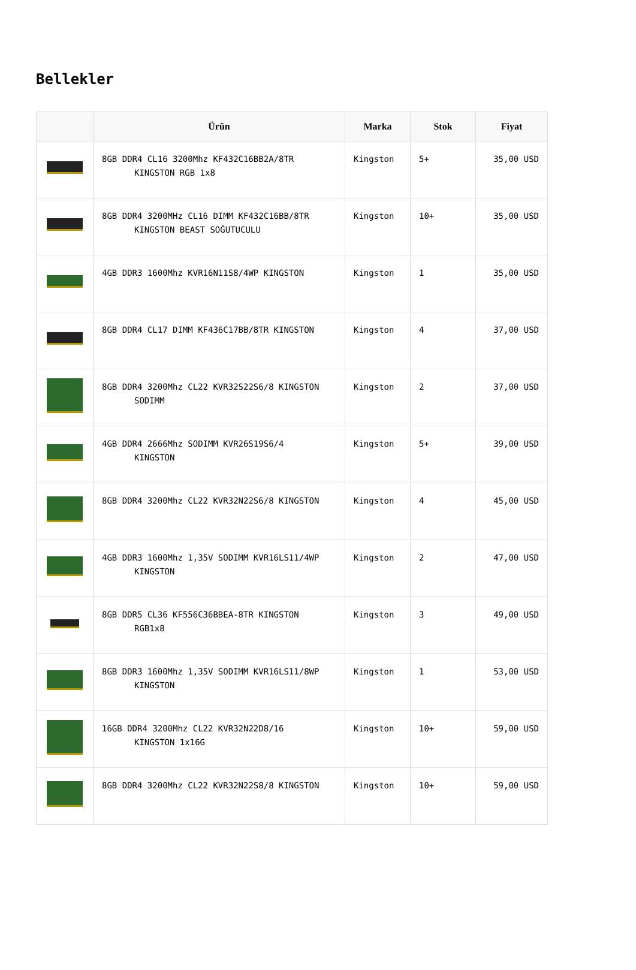Bellekler
| | Ürün | Marka | Stok | Fiyat |
| --- | --- | --- | --- | --- |
| | 8GB DDR4 CL16 3200Mhz KF432C16BB2A/8TR KINGSTON RGB 1x8 | Kingston | 5+ | 35,00 USD |
| | 8GB DDR4 3200MHz CL16 DIMM KF432C16BB/8TR KINGSTON BEAST SOĞUTUCULU | Kingston | 10+ | 35,00 USD |
| | 4GB DDR3 1600Mhz KVR16N11S8/4WP KINGSTON | Kingston | 1 | 35,00 USD |
| | 8GB DDR4 CL17 DIMM KF436C17BB/8TR KINGSTON | Kingston | 4 | 37,00 USD |
| | 8GB DDR4 3200Mhz CL22 KVR32S22S6/8 KINGSTON SODIMM | Kingston | 2 | 37,00 USD |
| | 4GB DDR4 2666Mhz SODIMM KVR26S19S6/4 KINGSTON | Kingston | 5+ | 39,00 USD |
| | 8GB DDR4 3200Mhz CL22 KVR32N22S6/8 KINGSTON | Kingston | 4 | 45,00 USD |
| | 4GB DDR3 1600Mhz 1,35V SODIMM KVR16LS11/4WP KINGSTON | Kingston | 2 | 47,00 USD |
| | 8GB DDR5 CL36 KF556C36BBEA-8TR KINGSTON RGB1x8 | Kingston | 3 | 49,00 USD |
| | 8GB DDR3 1600Mhz 1,35V SODIMM KVR16LS11/8WP KINGSTON | Kingston | 1 | 53,00 USD |
| | 16GB DDR4 3200Mhz CL22 KVR32N22D8/16 KINGSTON 1x16G | Kingston | 10+ | 59,00 USD |
| | 8GB DDR4 3200Mhz CL22 KVR32N22S8/8 KINGSTON | Kingston | 10+ | 59,00 USD |